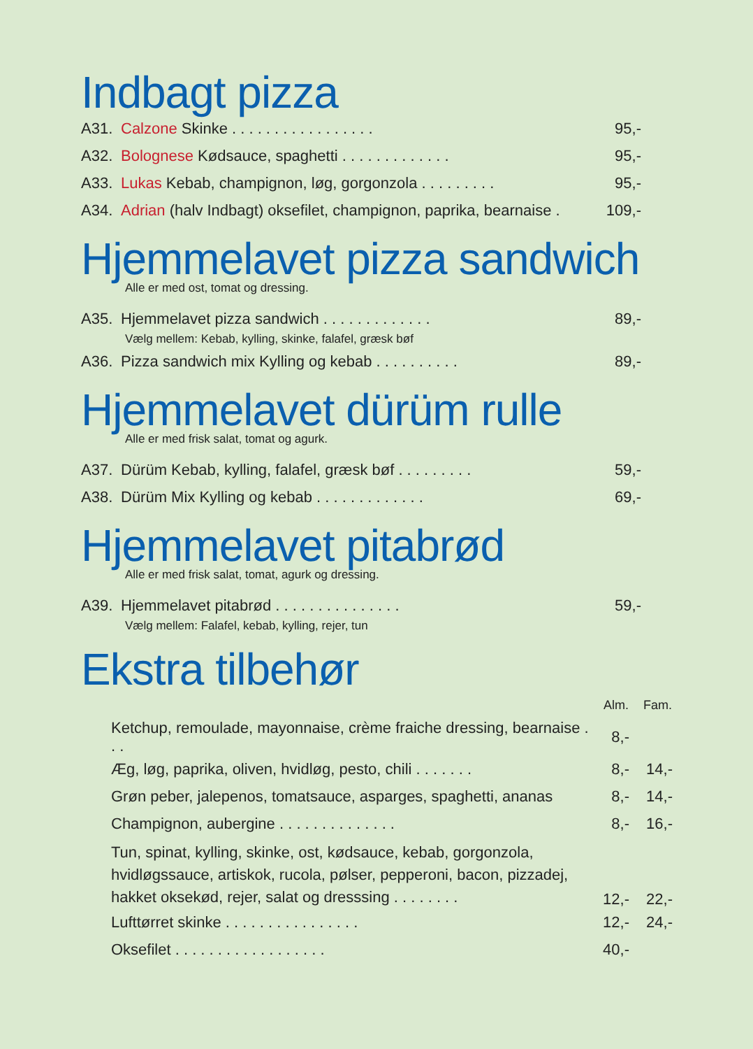Indbagt pizza
| A31. | Calzone Skinke . . . . . . . . . . . . . . . . . | 95,- |
| A32. | Bolognese Kødsauce, spaghetti . . . . . . . . . . . . . | 95,- |
| A33. | Lukas Kebab, champignon, løg, gorgonzola . . . . . . . . . | 95,- |
| A34. | Adrian (halv Indbagt) oksefilet, champignon, paprika, bearnaise . | 109,- |
Hjemmelavet pizza sandwich
Alle er med ost, tomat og dressing.
| A35. | Hjemmelavet pizza sandwich . . . . . . . . . . . . . | 89,- |
| Vælg mellem: Kebab, kylling, skinke, falafel, græsk bøf | | |
| A36. | Pizza sandwich mix Kylling og kebab . . . . . . . . . . | 89,- |
Hjemmelavet dürüm rulle
Alle er med frisk salat, tomat og agurk.
| A37. | Dürüm Kebab, kylling, falafel, græsk bøf . . . . . . . . . | 59,- |
| A38. | Dürüm Mix Kylling og kebab . . . . . . . . . . . . . | 69,- |
Hjemmelavet pitabrød
Alle er med frisk salat, tomat, agurk og dressing.
| A39. | Hjemmelavet pitabrød . . . . . . . . . . . . . . . | 59,- |
| Vælg mellem: Falafel, kebab, kylling, rejer, tun | | |
Ekstra tilbehør
| | Alm. | Fam. |
| Ketchup, remoulade, mayonnaise, crème fraiche dressing, bearnaise . . . | 8,- | |
| Æg, løg, paprika, oliven, hvidløg, pesto, chili . . . . . . . | 8,- | 14,- |
| Grøn peber, jalepenos, tomatsauce, asparges, spaghetti, ananas | 8,- | 14,- |
| Champignon, aubergine . . . . . . . . . . . . . . | 8,- | 16,- |
| Tun, spinat, kylling, skinke, ost, kødsauce, kebab, gorgonzola, hvidløgssauce, artiskok, rucola, pølser, pepperoni, bacon, pizzadej, hakket oksekød, rejer, salat og dresssing . . . . . . . . | 12,- | 22,- |
| Lufttørret skinke . . . . . . . . . . . . . . . . | 12,- | 24,- |
| Oksefilet . . . . . . . . . . . . . . . . . . | 40,- | |